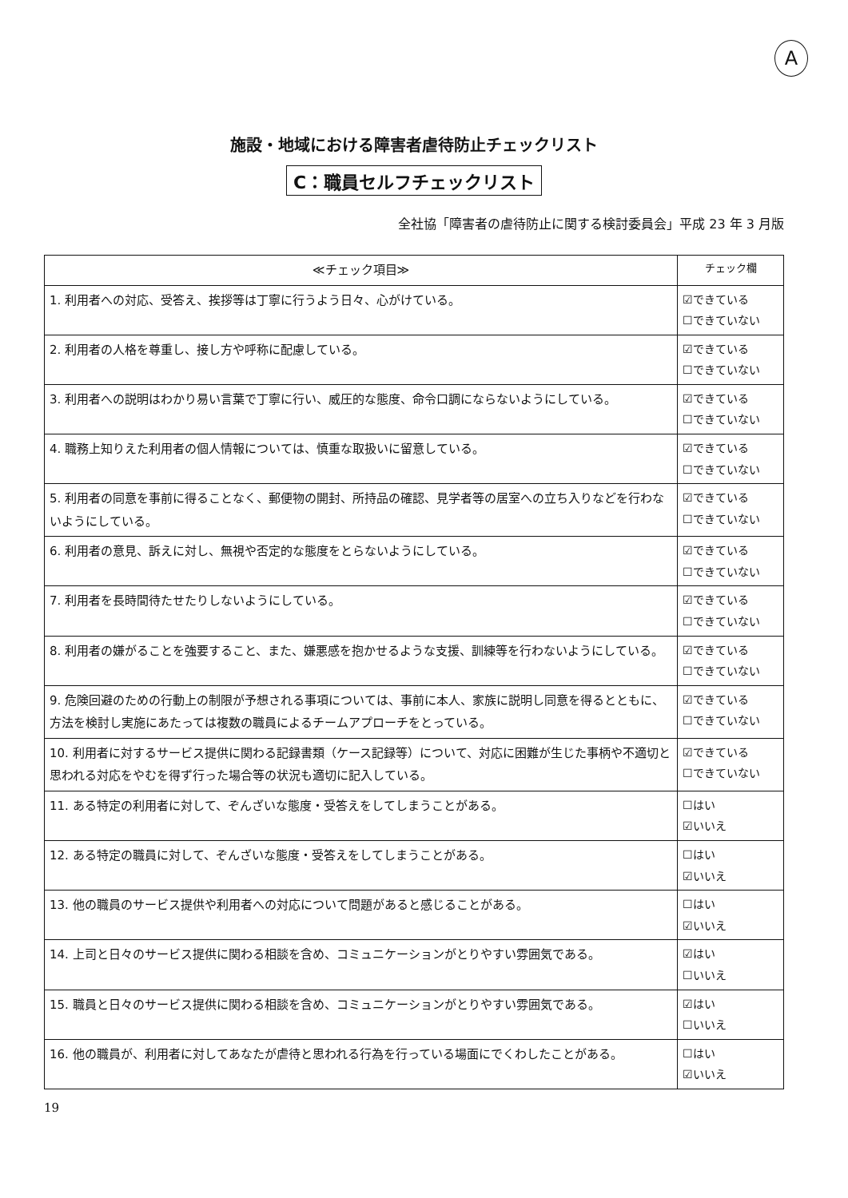A
施設・地域における障害者虐待防止チェックリスト
C：職員セルフチェックリスト
全社協「障害者の虐待防止に関する検討委員会」平成 23 年 3 月版
| ≪チェック項目≫ | チェック欄 |
| --- | --- |
| 1. 利用者への対応、受答え、挨拶等は丁寧に行うよう日々、心がけている。 | ☑できている ☐できていない |
| 2. 利用者の人格を尊重し、接し方や呼称に配慮している。 | ☑できている ☐できていない |
| 3. 利用者への説明はわかり易い言葉で丁寧に行い、威圧的な態度、命令口調にならないようにしている。 | ☑できている ☐できていない |
| 4. 職務上知りえた利用者の個人情報については、慎重な取扱いに留意している。 | ☑できている ☐できていない |
| 5. 利用者の同意を事前に得ることなく、郵便物の開封、所持品の確認、見学者等の居室への立ち入りなどを行わないようにしている。 | ☑できている ☐できていない |
| 6. 利用者の意見、訴えに対し、無視や否定的な態度をとらないようにしている。 | ☑できている ☐できていない |
| 7. 利用者を長時間待たせたりしないようにしている。 | ☑できている ☐できていない |
| 8. 利用者の嫌がることを強要すること、また、嫌悪感を抱かせるような支援、訓練等を行わないようにしている。 | ☑できている ☐できていない |
| 9. 危険回避のための行動上の制限が予想される事項については、事前に本人、家族に説明し同意を得るとともに、方法を検討し実施にあたっては複数の職員によるチームアプローチをとっている。 | ☑できている ☐できていない |
| 10. 利用者に対するサービス提供に関わる記録書類（ケース記録等）について、対応に困難が生じた事柄や不適切と思われる対応をやむを得ず行った場合等の状況も適切に記入している。 | ☑できている ☐できていない |
| 11. ある特定の利用者に対して、ぞんざいな態度・受答えをしてしまうことがある。 | ☐はい ☑いいえ |
| 12. ある特定の職員に対して、ぞんざいな態度・受答えをしてしまうことがある。 | ☐はい ☑いいえ |
| 13. 他の職員のサービス提供や利用者への対応について問題があると感じることがある。 | ☐はい ☑いいえ |
| 14. 上司と日々のサービス提供に関わる相談を含め、コミュニケーションがとりやすい雰囲気である。 | ☑はい ☐いいえ |
| 15. 職員と日々のサービス提供に関わる相談を含め、コミュニケーションがとりやすい雰囲気である。 | ☑はい ☐いいえ |
| 16. 他の職員が、利用者に対してあなたが虐待と思われる行為を行っている場面にでくわしたことがある。 | ☐はい ☑いいえ |
19